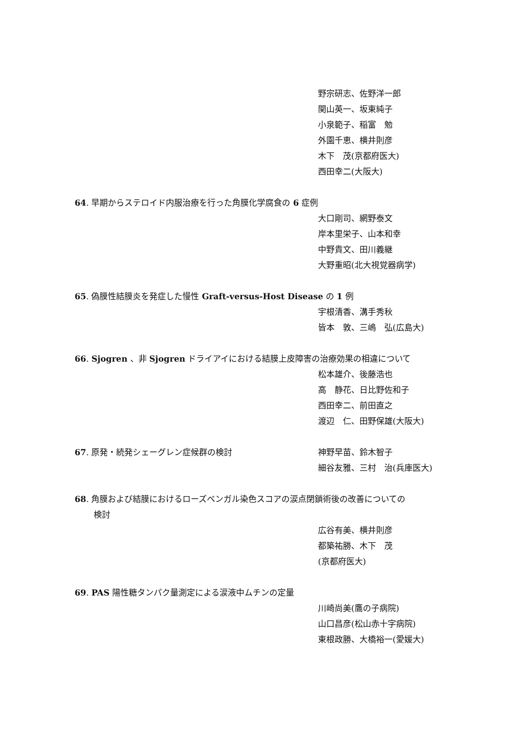野宗研志、佐野洋一郎
関山英一、坂東純子
小泉範子、稲富　勉
外園千恵、横井則彦
木下　茂(京都府医大)
西田幸二(大阪大)
64. 早期からステロイド内服治療を行った角膜化学腐食の 6 症例
大口剛司、網野泰文
岸本里栄子、山本和幸
中野貴文、田川義継
大野重昭(北大視覚器病学)
65. 偽膜性結膜炎を発症した慢性 Graft-versus-Host Disease の 1 例
宇根清香、溝手秀秋
皆本　敦、三嶋　弘(広島大)
66. Sjogren 、非 Sjogren ドライアイにおける結膜上皮障害の治療効果の相違について
松本雄介、後藤浩也
高　静花、日比野佐和子
西田幸二、前田直之
渡辺　仁、田野保雄(大阪大)
67. 原発・続発シェーグレン症候群の検討 神野早苗、鈴木智子
細谷友雅、三村　治(兵庫医大)
68. 角膜および結膜におけるローズベンガル染色スコアの涙点閉鎖術後の改善についての
検討
広谷有美、横井則彦
都築祐勝、木下　茂
(京都府医大)
69. PAS 陽性糖タンパク量測定による涙液中ムチンの定量
川崎尚美(鷹の子病院)
山口昌彦(松山赤十字病院)
東根政勝、大橋裕一(愛媛大)